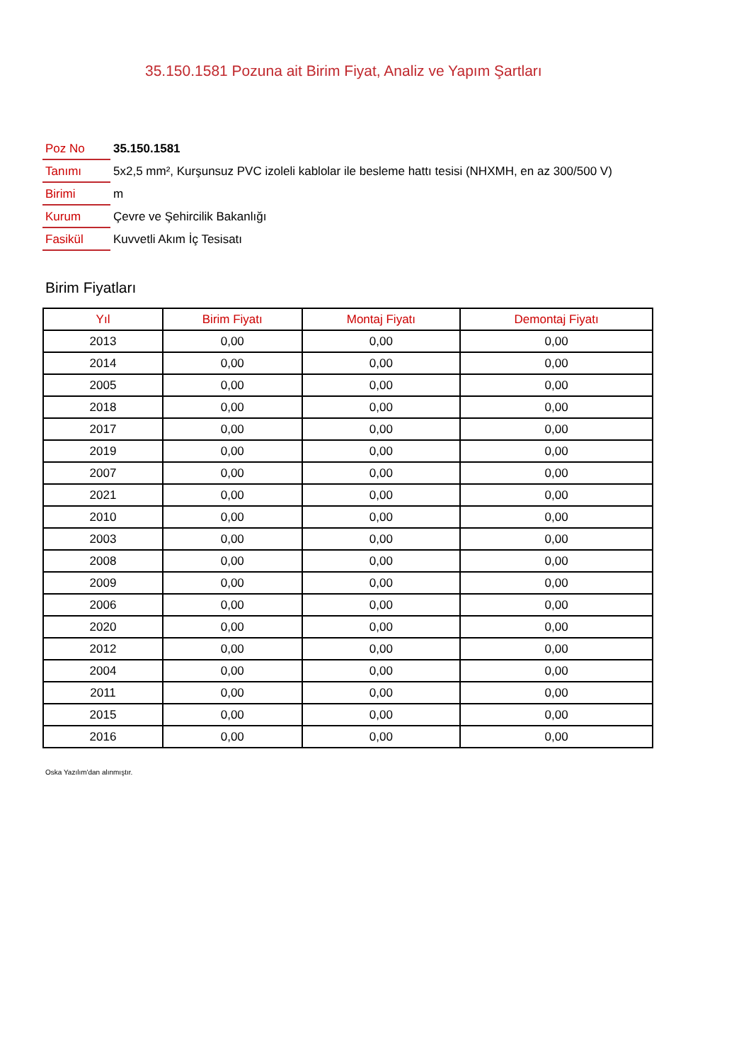35.150.1581 Pozuna ait Birim Fiyat, Analiz ve Yapım Şartları
| Poz No | 35.150.1581 |
| Tanımı | 5x2,5 mm², Kurşunsuz PVC izoleli kablolar ile besleme hattı tesisi (NHXMH, en az 300/500 V) |
| Birimi | m |
| Kurum | Çevre ve Şehircilik Bakanlığı |
| Fasikül | Kuvvetli Akım İç Tesisatı |
Birim Fiyatları
| Yıl | Birim Fiyatı | Montaj Fiyatı | Demontaj Fiyatı |
| --- | --- | --- | --- |
| 2013 | 0,00 | 0,00 | 0,00 |
| 2014 | 0,00 | 0,00 | 0,00 |
| 2005 | 0,00 | 0,00 | 0,00 |
| 2018 | 0,00 | 0,00 | 0,00 |
| 2017 | 0,00 | 0,00 | 0,00 |
| 2019 | 0,00 | 0,00 | 0,00 |
| 2007 | 0,00 | 0,00 | 0,00 |
| 2021 | 0,00 | 0,00 | 0,00 |
| 2010 | 0,00 | 0,00 | 0,00 |
| 2003 | 0,00 | 0,00 | 0,00 |
| 2008 | 0,00 | 0,00 | 0,00 |
| 2009 | 0,00 | 0,00 | 0,00 |
| 2006 | 0,00 | 0,00 | 0,00 |
| 2020 | 0,00 | 0,00 | 0,00 |
| 2012 | 0,00 | 0,00 | 0,00 |
| 2004 | 0,00 | 0,00 | 0,00 |
| 2011 | 0,00 | 0,00 | 0,00 |
| 2015 | 0,00 | 0,00 | 0,00 |
| 2016 | 0,00 | 0,00 | 0,00 |
Oska Yazılım'dan alınmıştır.